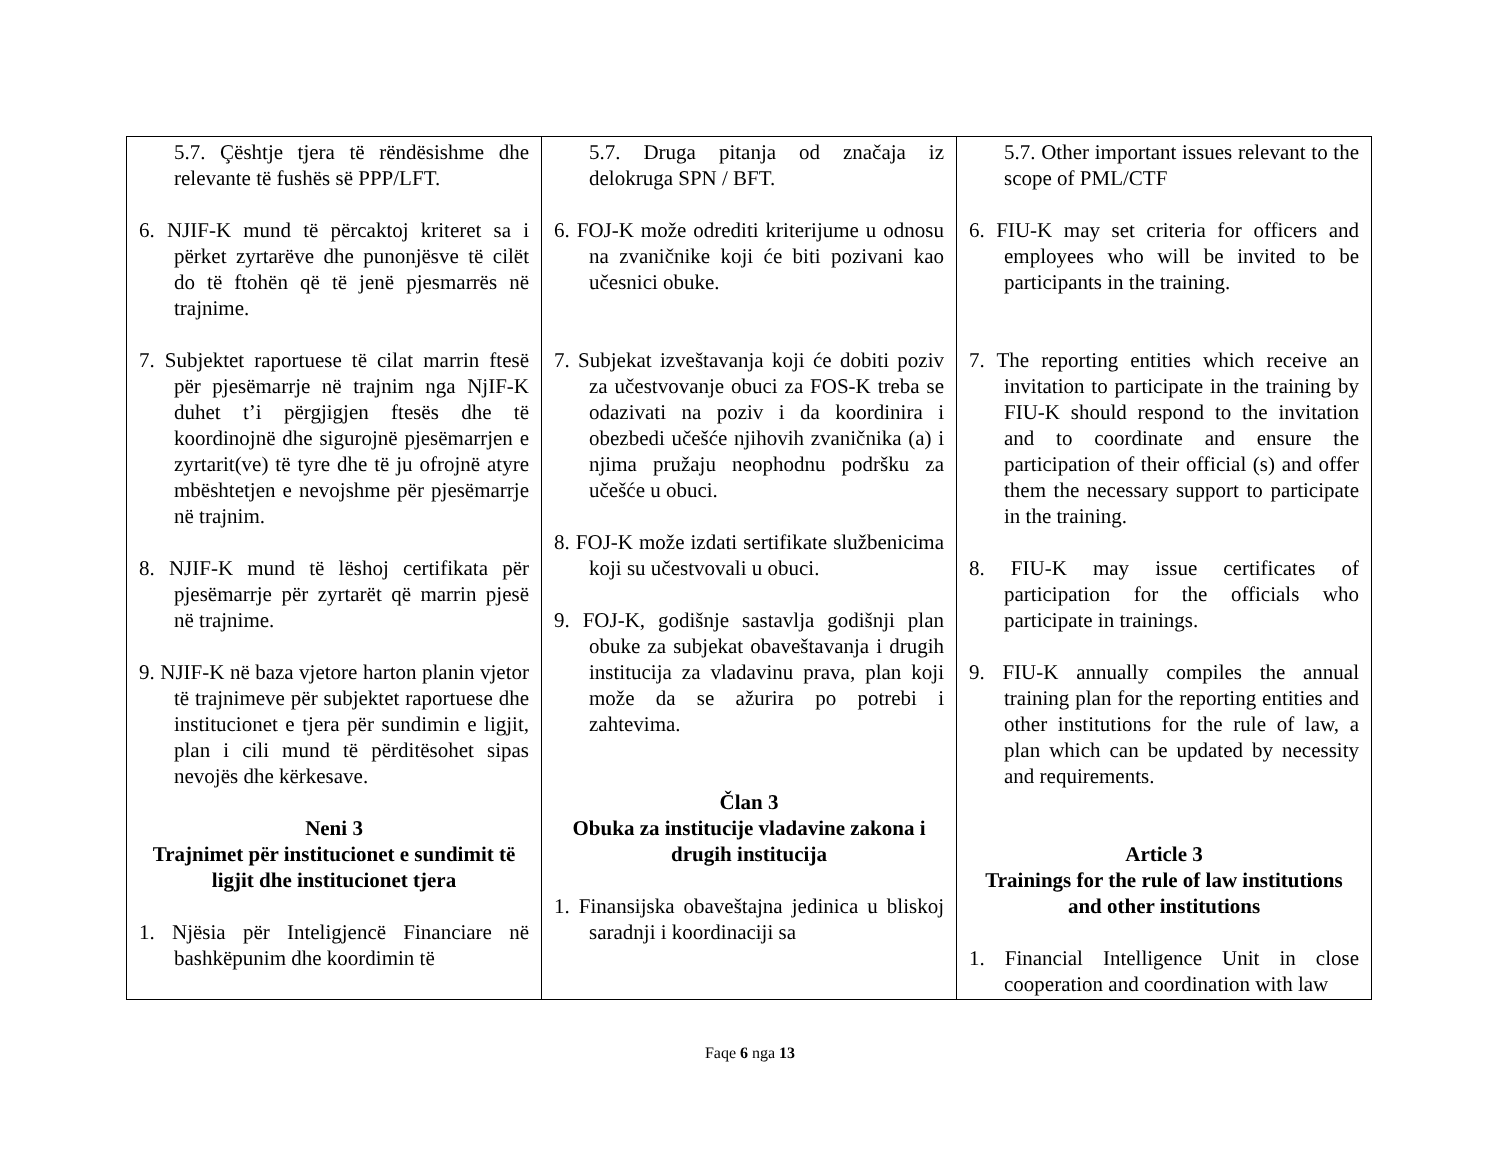| 5.7. Çështje tjera të rëndësishme dhe relevante të fushës së PPP/LFT. 6. NJIF-K mund të përcaktoj kriteret sa i përket zyrtarëve dhe punonjësve të cilët do të ftohën që të jenë pjesmarrës në trajnime. 7. Subjektet raportuese të cilat marrin ftesë për pjesëmarrje në trajnim nga NjIF-K duhet t’i përgjigjen ftesës dhe të koordinojnë dhe sigurojnë pjesëmarrjen e zyrtarit(ve) të tyre dhe të ju ofrojnë atyre mbështetjen e nevojshme për pjesëmarrje në trajnim. 8. NJIF-K mund të lëshoj certifikata për pjesëmarrje për zyrtarët që marrin pjesë në trajnime. 9. NJIF-K në baza vjetore harton planin vjetor të trajnimeve për subjektet raportuese dhe institucionet e tjera për sundimin e ligjit, plan i cili mund të përditësohet sipas nevojës dhe kërkesave. Neni 3 Trajnimet për institucionet e sundimit të ligjit dhe institucionet tjera 1. Njësia për Inteligjencë Financiare në bashkëpunim dhe koordimin të | 5.7. Druga pitanja od značaja iz delokruga SPN / BFT. 6. FOJ-K može odrediti kriterijume u odnosu na zvaničnike koji će biti pozivani kao učesnici obuke. 7. Subjekat izveštavanja koji će dobiti poziv za učestvovanje obuci za FOS-K treba se odazivati na poziv i da koordinira i obezbedi učešće njihovih zvaničnika (a) i njima pružaju neophodnu podršku za učešće u obuci. 8. FOJ-K može izdati sertifikate službenicima koji su učestvovali u obuci. 9. FOJ-K, godišnje sastavlja godišnji plan obuke za subjekat obaveštavanja i drugih institucija za vladavinu prava, plan koji može da se ažurira po potrebi i zahtevima. Član 3 Obuka za institucije vladavine zakona i drugih institucija 1. Finansijska obaveštajna jedinica u bliskoj saradnji i koordinaciji sa | 5.7. Other important issues relevant to the scope of PML/CTF 6. FIU-K may set criteria for officers and employees who will be invited to be participants in the training. 7. The reporting entities which receive an invitation to participate in the training by FIU-K should respond to the invitation and to coordinate and ensure the participation of their official (s) and offer them the necessary support to participate in the training. 8. FIU-K may issue certificates of participation for the officials who participate in trainings. 9. FIU-K annually compiles the annual training plan for the reporting entities and other institutions for the rule of law, a plan which can be updated by necessity and requirements. Article 3 Trainings for the rule of law institutions and other institutions 1. Financial Intelligence Unit in close cooperation and coordination with law |
Faqe 6 nga 13